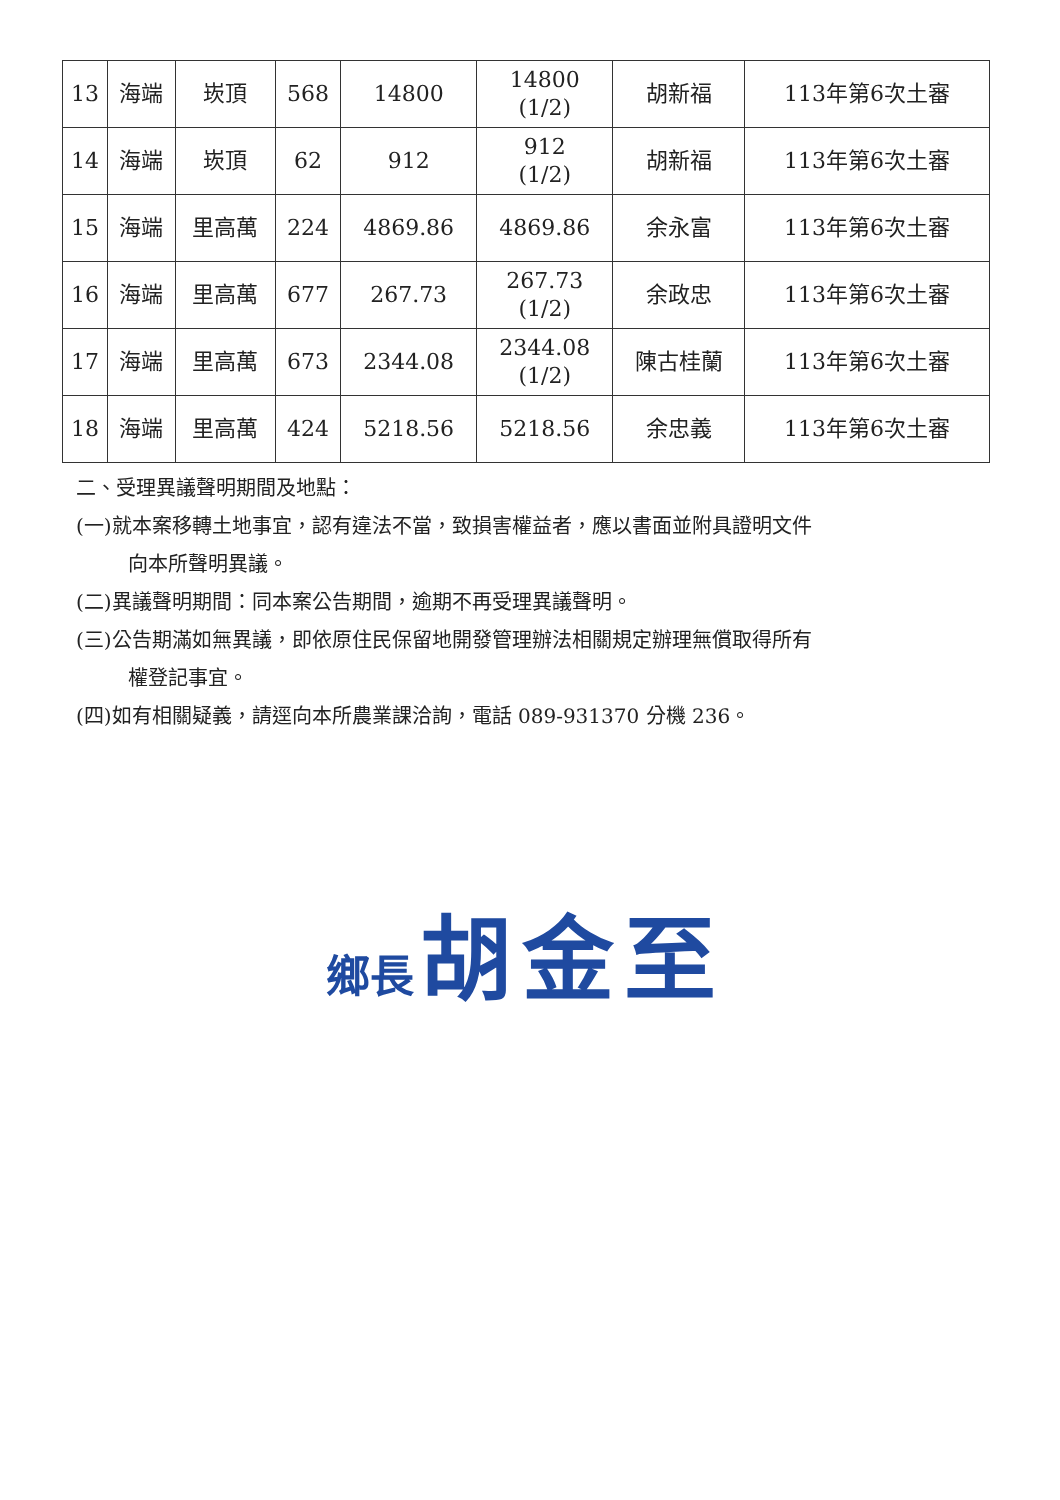| 13 | 海端 | 崁頂 | 568 | 14800 | 14800 (1/2) | 胡新福 | 113年第6次土審 |
| 14 | 海端 | 崁頂 | 62 | 912 | 912 (1/2) | 胡新福 | 113年第6次土審 |
| 15 | 海端 | 里高萬 | 224 | 4869.86 | 4869.86 | 余永富 | 113年第6次土審 |
| 16 | 海端 | 里高萬 | 677 | 267.73 | 267.73 (1/2) | 余政忠 | 113年第6次土審 |
| 17 | 海端 | 里高萬 | 673 | 2344.08 | 2344.08 (1/2) | 陳古桂蘭 | 113年第6次土審 |
| 18 | 海端 | 里高萬 | 424 | 5218.56 | 5218.56 | 余忠義 | 113年第6次土審 |
二、受理異議聲明期間及地點：
(一)就本案移轉土地事宜，認有違法不當，致損害權益者，應以書面並附具證明文件
向本所聲明異議。
(二)異議聲明期間：同本案公告期間，逾期不再受理異議聲明。
(三)公告期滿如無異議，即依原住民保留地開發管理辦法相關規定辦理無償取得所有
權登記事宜。
(四)如有相關疑義，請逕向本所農業課洽詢，電話 089-931370 分機 236。
鄉長 胡金至